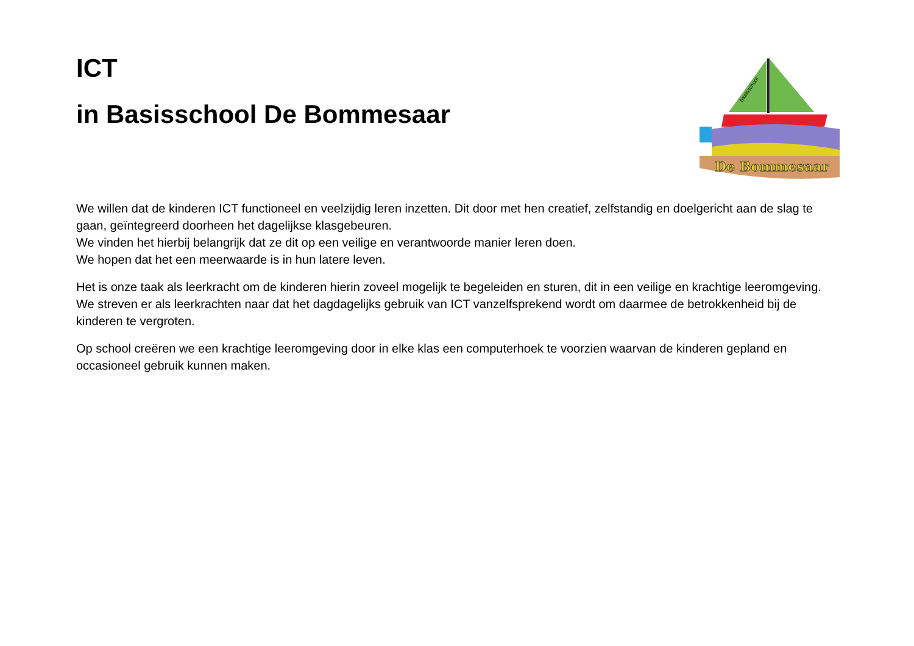ICT
in Basisschool De Bommesaar
basisschool
De Bommesaar
We willen dat de kinderen ICT functioneel en veelzijdig leren inzetten. Dit door met hen creatief, zelfstandig en doelgericht aan de slag te gaan, geïntegreerd doorheen het dagelijkse klasgebeuren.
We vinden het hierbij belangrijk dat ze dit op een veilige en verantwoorde manier leren doen.
We hopen dat het een meerwaarde is in hun latere leven.
Het is onze taak als leerkracht om de kinderen hierin zoveel mogelijk te begeleiden en sturen, dit in een veilige en krachtige leeromgeving.
We streven er als leerkrachten naar dat het dagdagelijks gebruik van ICT vanzelfsprekend wordt om daarmee de betrokkenheid bij de kinderen te vergroten.
Op school creëren we een krachtige leeromgeving door in elke klas een computerhoek te voorzien waarvan de kinderen gepland en occasioneel gebruik kunnen maken.